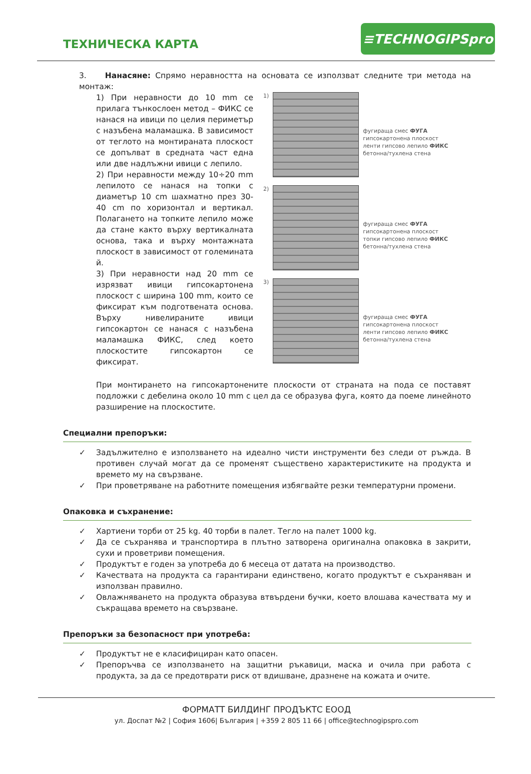ТЕХНИЧЕСКА КАРТА
≡TECHNOGIPSpro
3. Нанасяне: Спрямо неравността на основата се използват следните три метода на монтаж:
1) При неравности до 10 mm се прилага тънкослоен метод – ФИКС се нанася на ивици по целия периметър с назъбена маламашка. В зависимост от теглото на монтираната плоскост се допълват в средната част една или две надлъжни ивици с лепило.
2) При неравности между 10÷20 mm лепилото се нанася на топки с диаметър 10 cm шахматно през 30-40 cm по хоризонтал и вертикал. Полагането на топките лепило може да стане както върху вертикалната основа, така и върху монтажната плоскост в зависимост от големината й.
3) При неравности над 20 mm се изрязват ивици гипсокартонена плоскост с ширина 100 mm, които се фиксират към подготвената основа. Върху нивелираните ивици гипсокартон се нанася с назъбена маламашка ФИКС, след което плоскостите гипсокартон се фиксират.
1) фугираща смес ФУГА
гипсокартонена плоскост
ленти гипсово лепило ФИКС
бетонна/тухлена стена
2) фугираща смес ФУГА
гипсокартонена плоскост
топки гипсово лепило ФИКС
бетонна/тухлена стена
3) фугираща смес ФУГА
гипсокартонена плоскост
ленти гипсово лепило ФИКС
бетонна/тухлена стена
При монтирането на гипсокартонените плоскости от страната на пода се поставят подложки с дебелина около 10 mm с цел да се образува фуга, която да поеме линейното разширение на плоскостите.
Специални препоръки:
✓ Задължително е използването на идеално чисти инструменти без следи от ръжда. В противен случай могат да се променят съществено характеристиките на продукта и времето му на свързване.
✓ При проветряване на работните помещения избягвайте резки температурни промени.
Опаковка и съхранение:
✓ Хартиени торби от 25 kg. 40 торби в палет. Тегло на палет 1000 kg.
✓ Да се съхранява и транспортира в плътно затворена оригинална опаковка в закрити, сухи и проветриви помещения.
✓ Продуктът е годен за употреба до 6 месеца от датата на производство.
✓ Качествата на продукта са гарантирани единствено, когато продуктът е съхраняван и използван правилно.
✓ Овлажняването на продукта образува втвърдени бучки, което влошава качествата му и съкращава времето на свързване.
Препоръки за безопасност при употреба:
✓ Продуктът не е класифициран като опасен.
✓ Препоръчва се използването на защитни ръкавици, маска и очила при работа с продукта, за да се предотврати риск от вдишване, дразнене на кожата и очите.
ФОРМАТТ БИЛДИНГ ПРОДЪКТС ЕООД
ул. Доспат №2 | София 1606| България | +359 2 805 11 66 | office@technogipspro.com